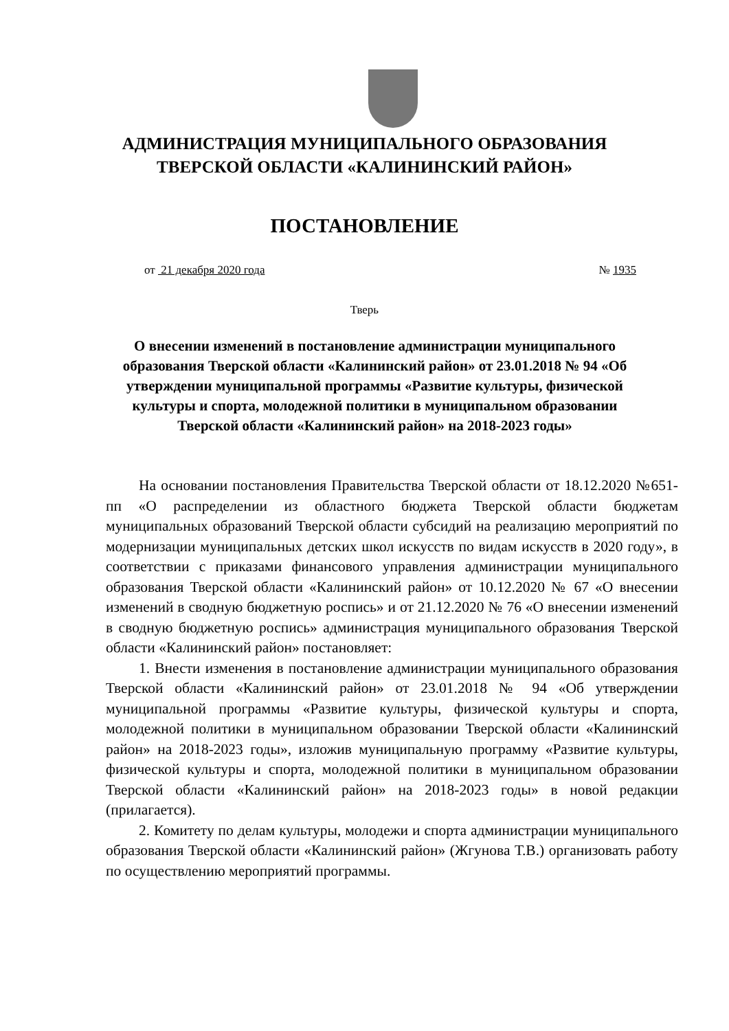АДМИНИСТРАЦИЯ МУНИЦИПАЛЬНОГО ОБРАЗОВАНИЯ
ТВЕРСКОЙ ОБЛАСТИ «КАЛИНИНСКИЙ РАЙОН»
ПОСТАНОВЛЕНИЕ
от 21 декабря 2020 года № 1935
Тверь
О внесении изменений в постановление администрации муниципального образования Тверской области «Калининский район» от 23.01.2018 № 94 «Об утверждении муниципальной программы «Развитие культуры, физической культуры и спорта, молодежной политики в муниципальном образовании Тверской области «Калининский район» на 2018-2023 годы»
На основании постановления Правительства Тверской области от 18.12.2020 №651-пп «О распределении из областного бюджета Тверской области бюджетам муниципальных образований Тверской области субсидий на реализацию мероприятий по модернизации муниципальных детских школ искусств по видам искусств в 2020 году», в соответствии с приказами финансового управления администрации муниципального образования Тверской области «Калининский район» от 10.12.2020 № 67 «О внесении изменений в сводную бюджетную роспись» и от 21.12.2020 № 76 «О внесении изменений в сводную бюджетную роспись» администрация муниципального образования Тверской области «Калининский район» постановляет:
1. Внести изменения в постановление администрации муниципального образования Тверской области «Калининский район» от 23.01.2018 № 94 «Об утверждении муниципальной программы «Развитие культуры, физической культуры и спорта, молодежной политики в муниципальном образовании Тверской области «Калининский район» на 2018-2023 годы», изложив муниципальную программу «Развитие культуры, физической культуры и спорта, молодежной политики в муниципальном образовании Тверской области «Калининский район» на 2018-2023 годы» в новой редакции (прилагается).
2. Комитету по делам культуры, молодежи и спорта администрации муниципального образования Тверской области «Калининский район» (Жгунова Т.В.) организовать работу по осуществлению мероприятий программы.